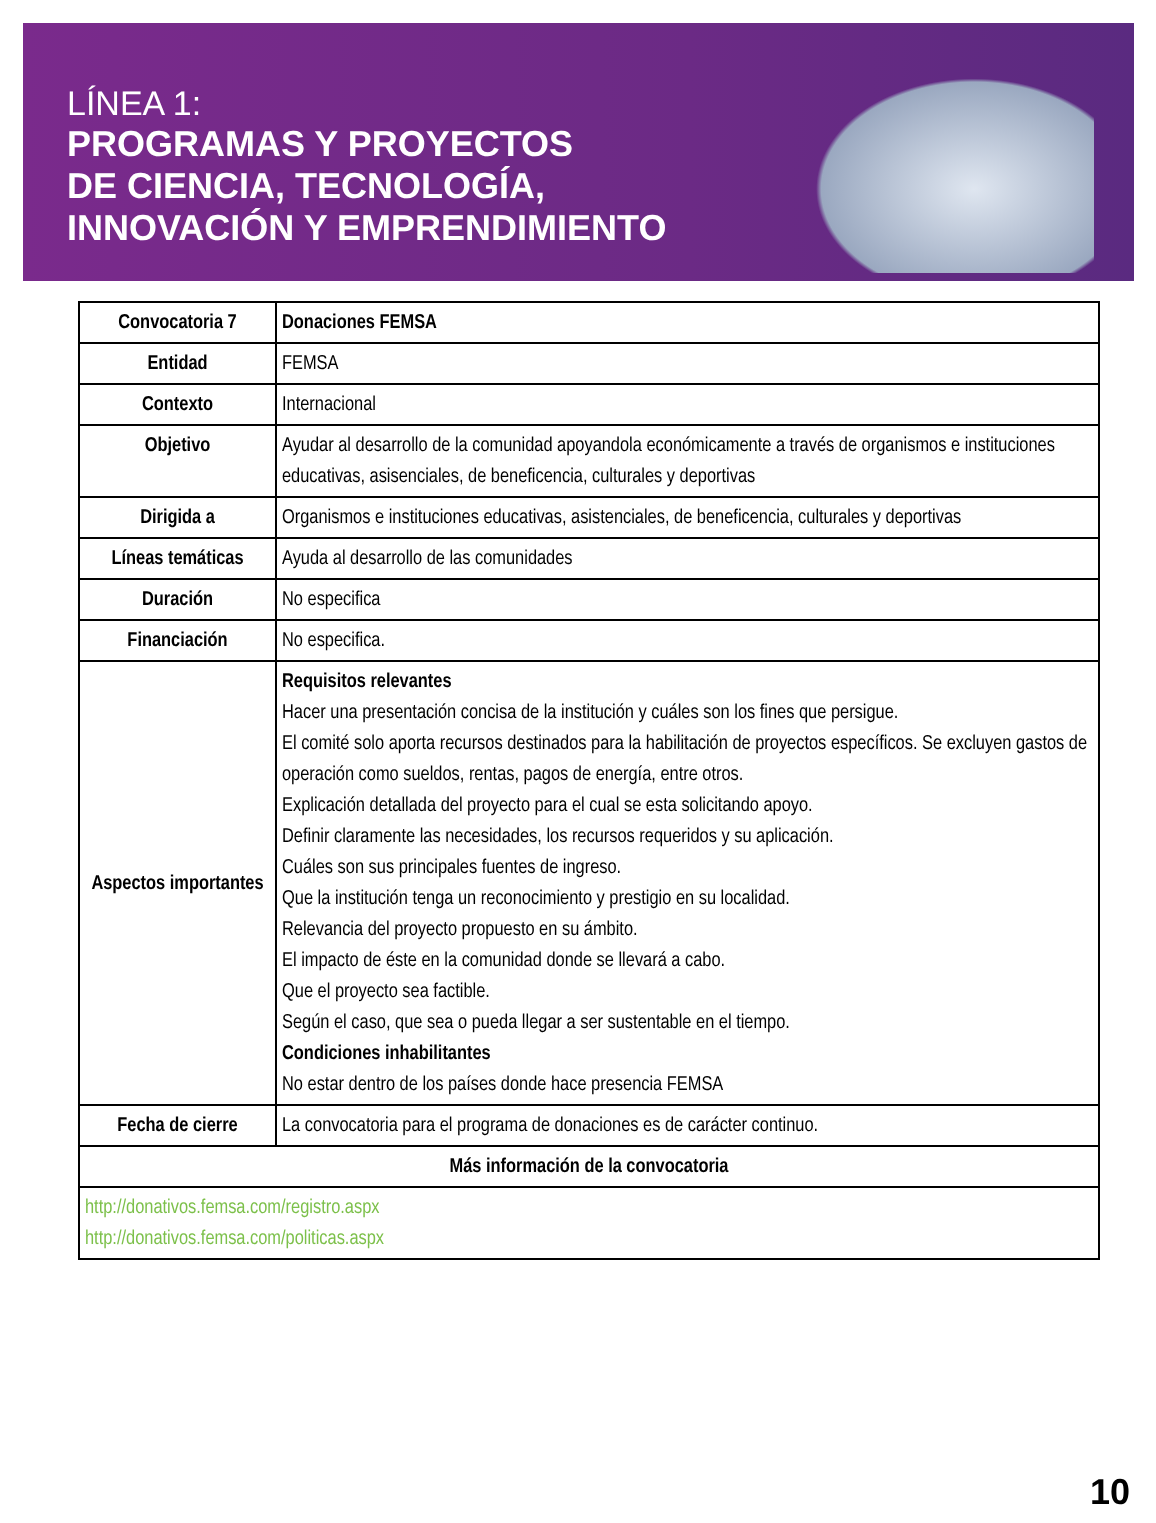LÍNEA 1:
PROGRAMAS Y PROYECTOS
DE CIENCIA, TECNOLOGÍA,
INNOVACIÓN Y EMPRENDIMIENTO
| Convocatoria 7 | Donaciones FEMSA |
| Entidad | FEMSA |
| Contexto | Internacional |
| Objetivo | Ayudar al desarrollo de la comunidad apoyandola económicamente a través de organismos e instituciones educativas, asisenciales, de beneficencia, culturales y deportivas |
| Dirigida a | Organismos e instituciones educativas, asistenciales, de beneficencia, culturales y deportivas |
| Líneas temáticas | Ayuda al desarrollo de las comunidades |
| Duración | No especifica |
| Financiación | No especifica. |
| Aspectos importantes | Requisitos relevantes Hacer una presentación concisa de la institución y cuáles son los fines que persigue. El comité solo aporta recursos destinados para la habilitación de proyectos específicos. Se excluyen gastos de operación como sueldos, rentas, pagos de energía, entre otros. Explicación detallada del proyecto para el cual se esta solicitando apoyo. Definir claramente las necesidades, los recursos requeridos y su aplicación. Cuáles son sus principales fuentes de ingreso. Que la institución tenga un reconocimiento y prestigio en su localidad. Relevancia del proyecto propuesto en su ámbito. El impacto de éste en la comunidad donde se llevará a cabo. Que el proyecto sea factible. Según el caso, que sea o pueda llegar a ser sustentable en el tiempo. Condiciones inhabilitantes No estar dentro de los países donde hace presencia FEMSA |
| Fecha de cierre | La convocatoria para el programa de donaciones es de carácter continuo. |
| Más información de la convocatoria | |
| http://donativos.femsa.com/registro.aspx http://donativos.femsa.com/politicas.aspx | |
10